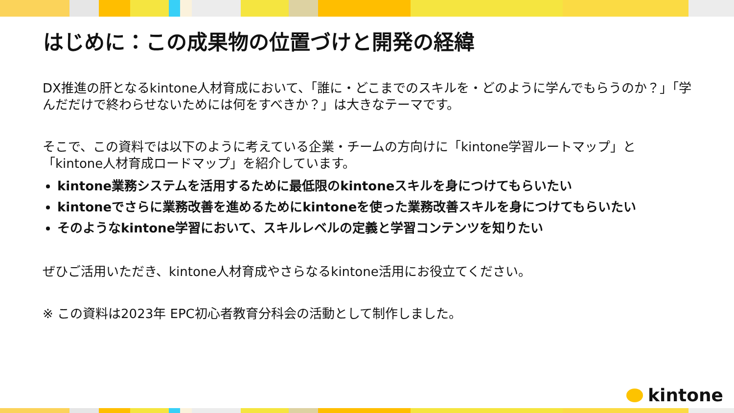はじめに：この成果物の位置づけと開発の経緯
DX推進の肝となるkintone人材育成において、「誰に・どこまでのスキルを・どのように学んでもらうのか？」「学んだだけで終わらせないためには何をすべきか？」は大きなテーマです。
そこで、この資料では以下のように考えている企業・チームの方向けに「kintone学習ルートマップ」と「kintone人材育成ロードマップ」を紹介しています。
kintone業務システムを活用するために最低限のkintoneスキルを身につけてもらいたい
kintoneでさらに業務改善を進めるためにkintoneを使った業務改善スキルを身につけてもらいたい
そのようなkintone学習において、スキルレベルの定義と学習コンテンツを知りたい
ぜひご活用いただき、kintone人材育成やさらなるkintone活用にお役立てください。
※ この資料は2023年 EPC初心者教育分科会の活動として制作しました。
kintone